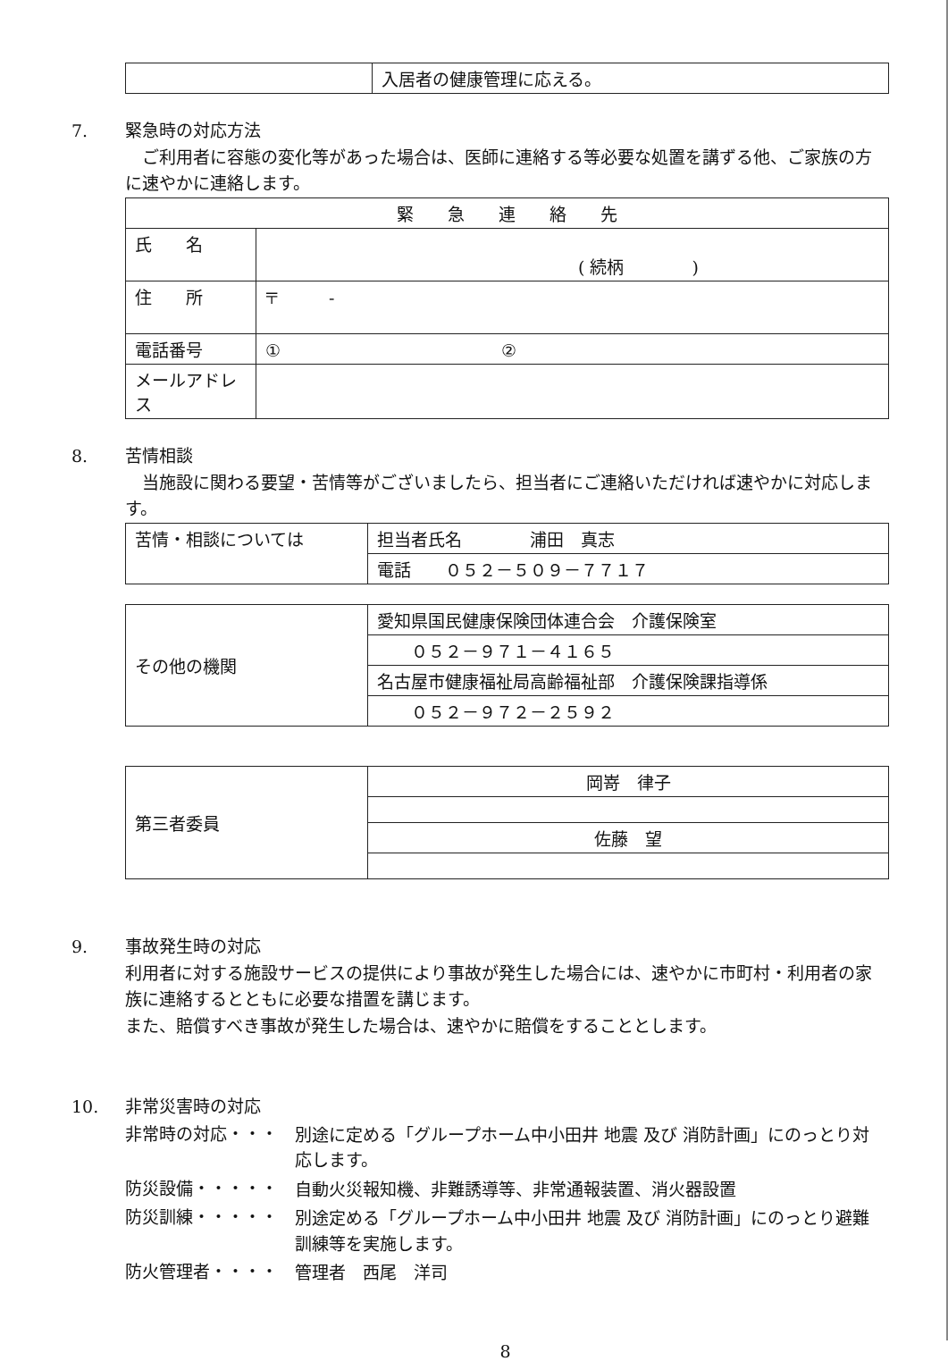| | 入居者の健康管理に応える。 |
7. 緊急時の対応方法
　ご利用者に容態の変化等があった場合は、医師に連絡する等必要な処置を講ずる他、ご家族の方に速やかに連絡します。
| 緊 急 連 絡 先 | |
| 氏 名 | ( 続柄 ) |
| 住 所 | 〒 - |
| 電話番号 | ① ② |
| メールアドレス | |
8. 苦情相談
　当施設に関わる要望・苦情等がございましたら、担当者にご連絡いただければ速やかに対応します。
| 苦情・相談については | 担当者氏名 浦田 真志 |
| | 電話 ０５２－５０９－７７１７ |
| その他の機関 | 愛知県国民健康保険団体連合会 介護保険室 |
| | ０５２－９７１－４１６５ |
| | 名古屋市健康福祉局高齢福祉部 介護保険課指導係 |
| | ０５２－９７２－２５９２ |
| 第三者委員 | 岡嵜 律子 |
| | 佐藤 望 |
9. 事故発生時の対応
利用者に対する施設サービスの提供により事故が発生した場合には、速やかに市町村・利用者の家族に連絡するとともに必要な措置を講じます。
また、賠償すべき事故が発生した場合は、速やかに賠償をすることとします。
10. 非常災害時の対応
非常時の対応・・・
別途に定める「グループホーム中小田井 地震 及び 消防計画」にのっとり対応します。
防災設備・・・・・
自動火災報知機、非難誘導等、非常通報装置、消火器設置
防災訓練・・・・・
別途定める「グループホーム中小田井 地震 及び 消防計画」にのっとり避難訓練等を実施します。
防火管理者・・・・
管理者　西尾　洋司
8